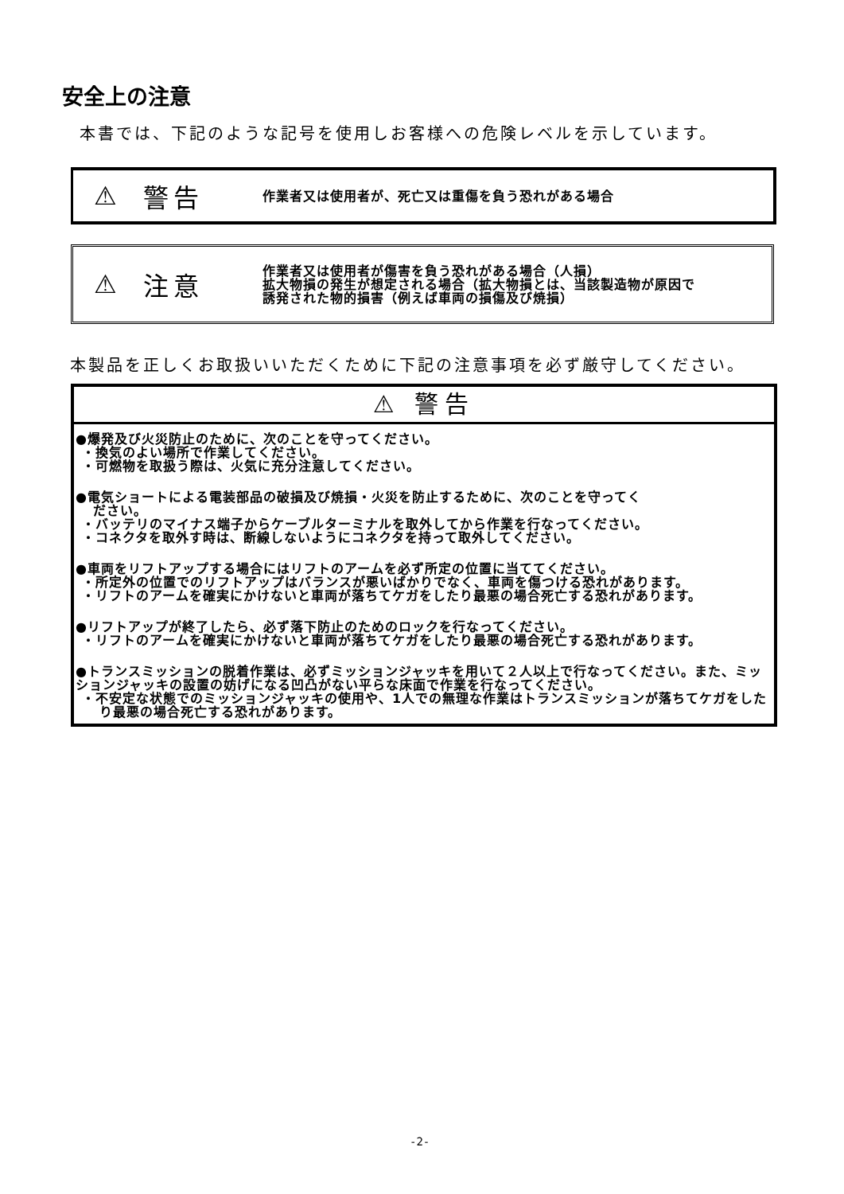安全上の注意
本書では、下記のような記号を使用しお客様への危険レベルを示しています。
⚠ 警告 作業者又は使用者が、死亡又は重傷を負う恐れがある場合
⚠ 注意 作業者又は使用者が傷害を負う恐れがある場合（人損）
拡大物損の発生が想定される場合（拡大物損とは、当該製造物が原因で
誘発された物的損害（例えば車両の損傷及び焼損）
本製品を正しくお取扱いいただくために下記の注意事項を必ず厳守してください。
⚠ 警告
●爆発及び火災防止のために、次のことを守ってください。
・換気のよい場所で作業してください。
・可燃物を取扱う際は、火気に充分注意してください。
●電気ショートによる電装部品の破損及び焼損・火災を防止するために、次のことを守ってく
ださい。
・バッテリのマイナス端子からケーブルターミナルを取外してから作業を行なってください。
・コネクタを取外す時は、断線しないようにコネクタを持って取外してください。
●車両をリフトアップする場合にはリフトのアームを必ず所定の位置に当ててください。
・所定外の位置でのリフトアップはバランスが悪いばかりでなく、車両を傷つける恐れがあります。
・リフトのアームを確実にかけないと車両が落ちてケガをしたり最悪の場合死亡する恐れがあります。
●リフトアップが終了したら、必ず落下防止のためのロックを行なってください。
・リフトのアームを確実にかけないと車両が落ちてケガをしたり最悪の場合死亡する恐れがあります。
●トランスミッションの脱着作業は、必ずミッションジャッキを用いて２人以上で行なってください。また、ミッションジャッキの設置の妨げになる凹凸がない平らな床面で作業を行なってください。
・不安定な状態でのミッションジャッキの使用や、1人での無理な作業はトランスミッションが落ちてケガをしたり最悪の場合死亡する恐れがあります。
-2-